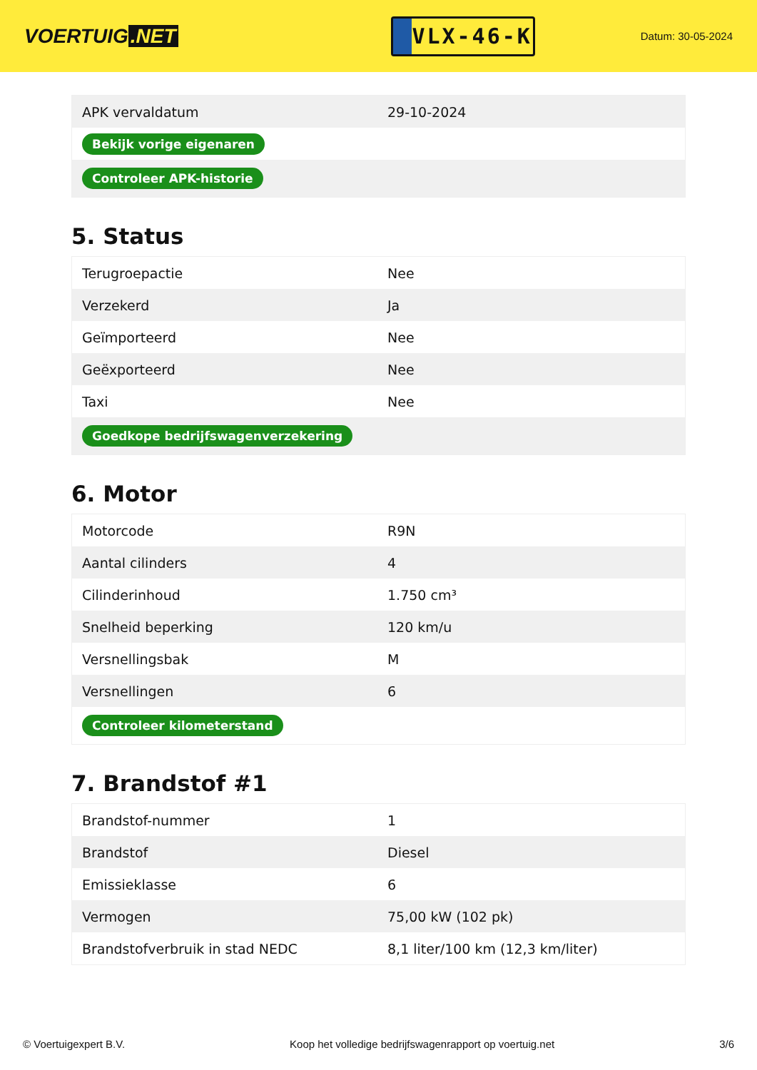VOERTUIG.NET
VLX-46-K
Datum: 30-05-2024
| APK vervaldatum | 29-10-2024 |
| Bekijk vorige eigenaren | |
| Controleer APK-historie | |
5. Status
| Terugroepactie | Nee |
| Verzekerd | Ja |
| Geïmporteerd | Nee |
| Geëxporteerd | Nee |
| Taxi | Nee |
| Goedkope bedrijfswagenverzekering | |
6. Motor
| Motorcode | R9N |
| Aantal cilinders | 4 |
| Cilinderinhoud | 1.750 cm³ |
| Snelheid beperking | 120 km/u |
| Versnellingsbak | M |
| Versnellingen | 6 |
| Controleer kilometerstand | |
7. Brandstof #1
| Brandstof-nummer | 1 |
| Brandstof | Diesel |
| Emissieklasse | 6 |
| Vermogen | 75,00 kW (102 pk) |
| Brandstofverbruik in stad NEDC | 8,1 liter/100 km (12,3 km/liter) |
© Voertuigexpert B.V. Koop het volledige bedrijfswagenrapport op voertuig.net 3/6